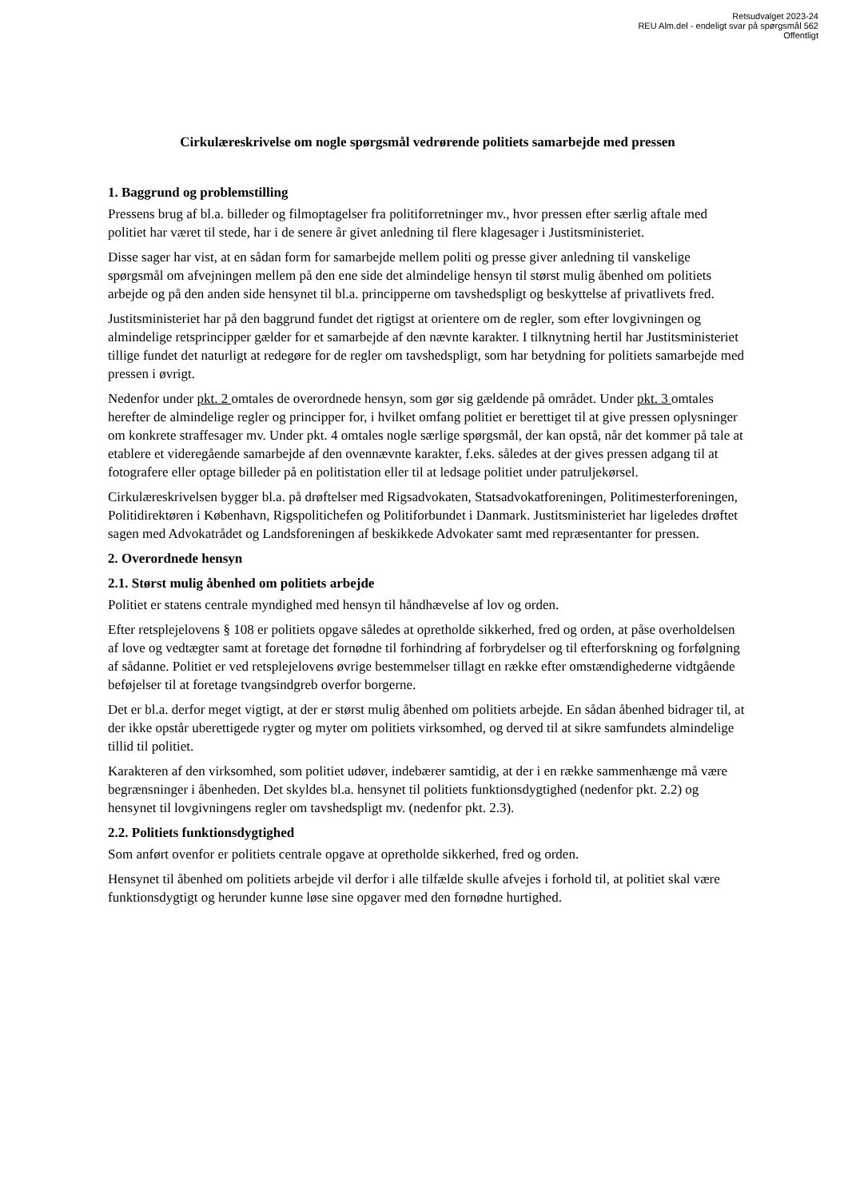Retsudvalget 2023-24
REU Alm.del - endeligt svar på spørgsmål 562
Offentligt
Cirkulæreskrivelse om nogle spørgsmål vedrørende politiets samarbejde med pressen
1. Baggrund og problemstilling
Pressens brug af bl.a. billeder og filmoptagelser fra politiforretninger mv., hvor pressen efter særlig aftale med politiet har været til stede, har i de senere år givet anledning til flere klagesager i Justitsministeriet.
Disse sager har vist, at en sådan form for samarbejde mellem politi og presse giver anledning til vanskelige spørgsmål om afvejningen mellem på den ene side det almindelige hensyn til størst mulig åbenhed om politiets arbejde og på den anden side hensynet til bl.a. principperne om tavshedspligt og beskyttelse af privatlivets fred.
Justitsministeriet har på den baggrund fundet det rigtigst at orientere om de regler, som efter lovgivningen og almindelige retsprincipper gælder for et samarbejde af den nævnte karakter. I tilknytning hertil har Justitsministeriet tillige fundet det naturligt at redegøre for de regler om tavshedspligt, som har betydning for politiets samarbejde med pressen i øvrigt.
Nedenfor under pkt. 2 omtales de overordnede hensyn, som gør sig gældende på området. Under pkt. 3 omtales herefter de almindelige regler og principper for, i hvilket omfang politiet er berettiget til at give pressen oplysninger om konkrete straffesager mv. Under pkt. 4 omtales nogle særlige spørgsmål, der kan opstå, når det kommer på tale at etablere et videregående samarbejde af den ovennævnte karakter, f.eks. således at der gives pressen adgang til at fotografere eller optage billeder på en politistation eller til at ledsage politiet under patruljekørsel.
Cirkulæreskrivelsen bygger bl.a. på drøftelser med Rigsadvokaten, Statsadvokatforeningen, Politimesterforeningen, Politidirektøren i København, Rigspolitichefen og Politiforbundet i Danmark. Justitsministeriet har ligeledes drøftet sagen med Advokatrådet og Landsforeningen af beskikkede Advokater samt med repræsentanter for pressen.
2. Overordnede hensyn
2.1. Størst mulig åbenhed om politiets arbejde
Politiet er statens centrale myndighed med hensyn til håndhævelse af lov og orden.
Efter retsplejelovens § 108 er politiets opgave således at opretholde sikkerhed, fred og orden, at påse overholdelsen af love og vedtægter samt at foretage det fornødne til forhindring af forbrydelser og til efterforskning og forfølgning af sådanne. Politiet er ved retsplejelovens øvrige bestemmelser tillagt en række efter omstændighederne vidtgående beføjelser til at foretage tvangsindgreb overfor borgerne.
Det er bl.a. derfor meget vigtigt, at der er størst mulig åbenhed om politiets arbejde. En sådan åbenhed bidrager til, at der ikke opstår uberettigede rygter og myter om politiets virksomhed, og derved til at sikre samfundets almindelige tillid til politiet.
Karakteren af den virksomhed, som politiet udøver, indebærer samtidig, at der i en række sammenhænge må være begrænsninger i åbenheden. Det skyldes bl.a. hensynet til politiets funktionsdygtighed (nedenfor pkt. 2.2) og hensynet til lovgivningens regler om tavshedspligt mv. (nedenfor pkt. 2.3).
2.2. Politiets funktionsdygtighed
Som anført ovenfor er politiets centrale opgave at opretholde sikkerhed, fred og orden.
Hensynet til åbenhed om politiets arbejde vil derfor i alle tilfælde skulle afvejes i forhold til, at politiet skal være funktionsdygtigt og herunder kunne løse sine opgaver med den fornødne hurtighed.